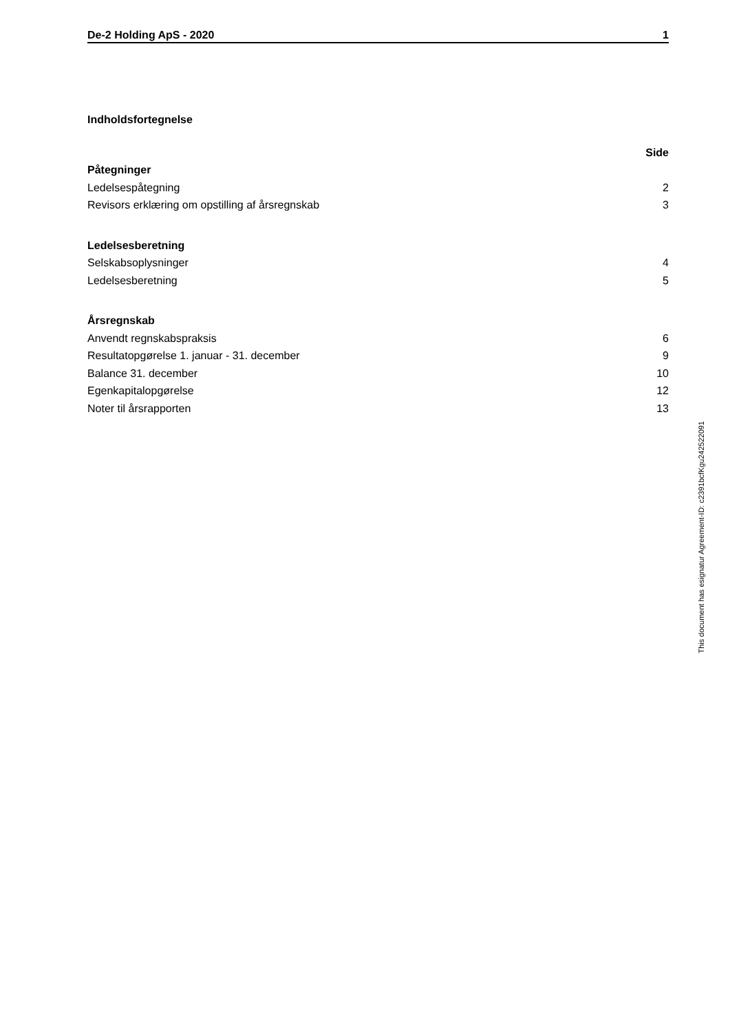De-2 Holding ApS - 2020 1
Indholdsfortegnelse
| | Side |
| Påtegninger | |
| Ledelsespåtegning | 2 |
| Revisors erklæring om opstilling af årsregnskab | 3 |
| Ledelsesberetning | |
| Selskabsoplysninger | 4 |
| Ledelsesberetning | 5 |
| Årsregnskab | |
| Anvendt regnskabspraksis | 6 |
| Resultatopgørelse 1. januar - 31. december | 9 |
| Balance 31. december | 10 |
| Egenkapitalopgørelse | 12 |
| Noter til årsrapporten | 13 |
This document has esignatur Agreement-ID: c2391bcfKgu242522091